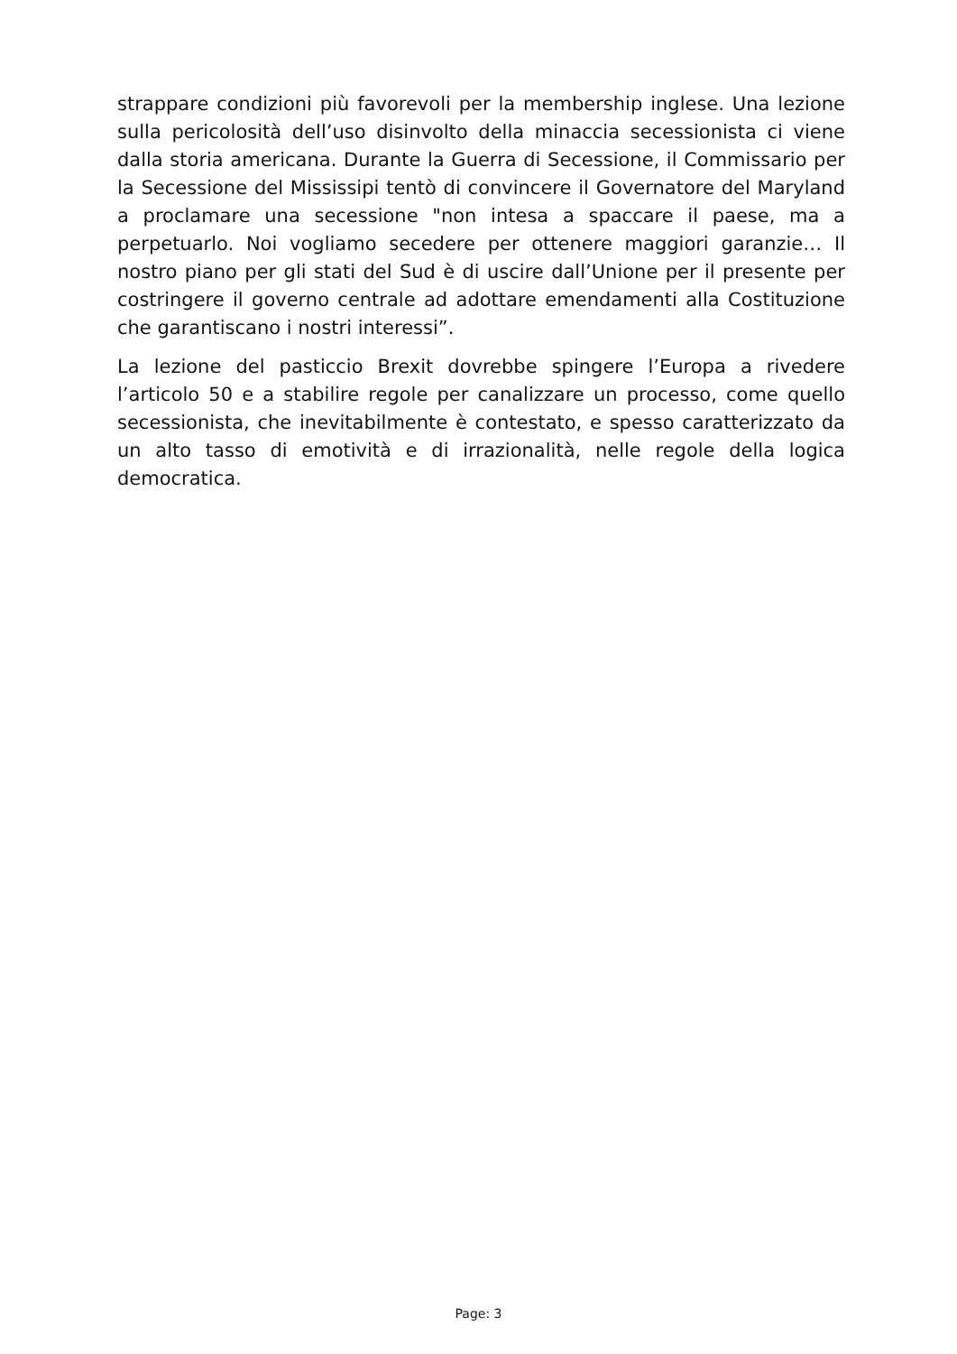strappare condizioni più favorevoli per la membership inglese. Una lezione sulla pericolosità dell’uso disinvolto della minaccia secessionista ci viene dalla storia americana. Durante la Guerra di Secessione, il Commissario per la Secessione del Mississipi tentò di convincere il Governatore del Maryland a proclamare una secessione "non intesa a spaccare il paese, ma a perpetuarlo. Noi vogliamo secedere per ottenere maggiori garanzie… Il nostro piano per gli stati del Sud è di uscire dall’Unione per il presente per costringere il governo centrale ad adottare emendamenti alla Costituzione che garantiscano i nostri interessi”.
La lezione del pasticcio Brexit dovrebbe spingere l’Europa a rivedere l’articolo 50 e a stabilire regole per canalizzare un processo, come quello secessionista, che inevitabilmente è contestato, e spesso caratterizzato da un alto tasso di emotività e di irrazionalità, nelle regole della logica democratica.
Page: 3